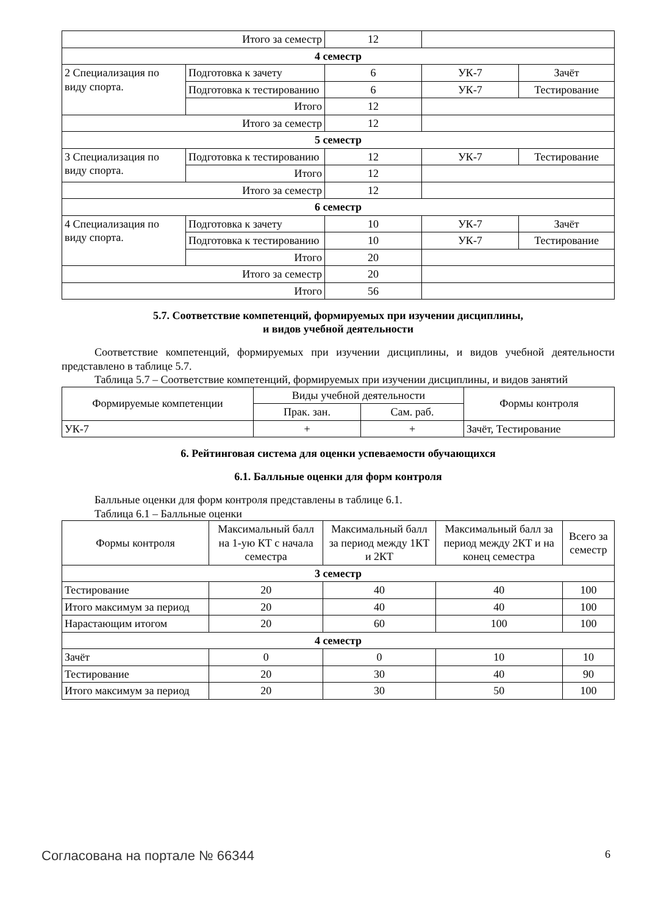| Итого за семестр | | 12 | | |
| 4 семестр | | | | |
| 2 Специализация по виду спорта. | Подготовка к зачету | 6 | УК-7 | Зачёт |
| | Подготовка к тестированию | 6 | УК-7 | Тестирование |
| | Итого | 12 | | |
| Итого за семестр | | 12 | | |
| 5 семестр | | | | |
| 3 Специализация по виду спорта. | Подготовка к тестированию | 12 | УК-7 | Тестирование |
| | Итого | 12 | | |
| Итого за семестр | | 12 | | |
| 6 семестр | | | | |
| 4 Специализация по виду спорта. | Подготовка к зачету | 10 | УК-7 | Зачёт |
| | Подготовка к тестированию | 10 | УК-7 | Тестирование |
| | Итого | 20 | | |
| Итого за семестр | | 20 | | |
| Итого | | 56 | | |
5.7. Соответствие компетенций, формируемых при изучении дисциплины,
и видов учебной деятельности
Соответствие компетенций, формируемых при изучении дисциплины, и видов учебной деятельности представлено в таблице 5.7.
Таблица 5.7 – Соответствие компетенций, формируемых при изучении дисциплины, и видов занятий
| Формируемые компетенции | Виды учебной деятельности | | Формы контроля |
| --- | --- | --- | --- |
| | Прак. зан. | Сам. раб. | |
| УК-7 | + | + | Зачёт, Тестирование |
6. Рейтинговая система для оценки успеваемости обучающихся
6.1. Балльные оценки для форм контроля
Балльные оценки для форм контроля представлены в таблице 6.1.
Таблица 6.1 – Балльные оценки
| Формы контроля | Максимальный балл на 1-ую КТ с начала семестра | Максимальный балл за период между 1КТ и 2КТ | Максимальный балл за период между 2КТ и на конец семестра | Всего за семестр |
| --- | --- | --- | --- | --- |
| 3 семестр | | | | |
| Тестирование | 20 | 40 | 40 | 100 |
| Итого максимум за период | 20 | 40 | 40 | 100 |
| Нарастающим итогом | 20 | 60 | 100 | 100 |
| 4 семестр | | | | |
| Зачёт | 0 | 0 | 10 | 10 |
| Тестирование | 20 | 30 | 40 | 90 |
| Итого максимум за период | 20 | 30 | 50 | 100 |
Согласована на портале № 66344 6